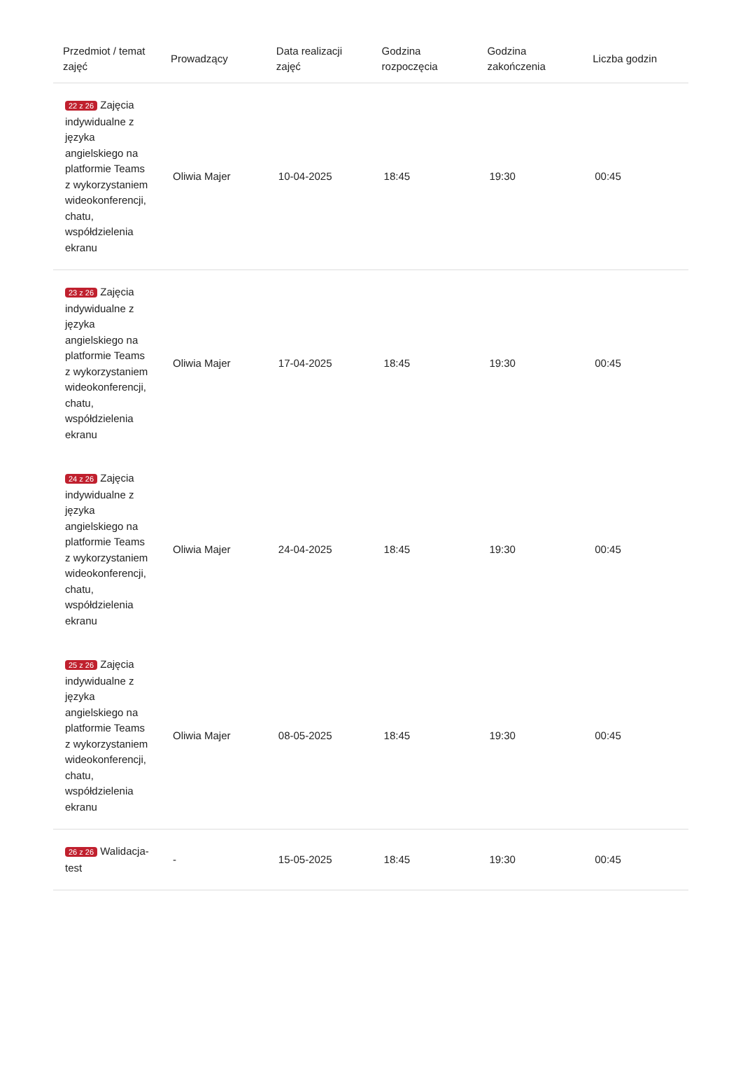| Przedmiot / temat zajęć | Prowadzący | Data realizacji zajęć | Godzina rozpoczęcia | Godzina zakończenia | Liczba godzin |
| --- | --- | --- | --- | --- | --- |
| 22 z 26 Zajęcia indywidualne z języka angielskiego na platformie Teams z wykorzystaniem wideokonferencji, chatu, współdzielenia ekranu | Oliwia Majer | 10-04-2025 | 18:45 | 19:30 | 00:45 |
| 23 z 26 Zajęcia indywidualne z języka angielskiego na platformie Teams z wykorzystaniem wideokonferencji, chatu, współdzielenia ekranu | Oliwia Majer | 17-04-2025 | 18:45 | 19:30 | 00:45 |
| 24 z 26 Zajęcia indywidualne z języka angielskiego na platformie Teams z wykorzystaniem wideokonferencji, chatu, współdzielenia ekranu | Oliwia Majer | 24-04-2025 | 18:45 | 19:30 | 00:45 |
| 25 z 26 Zajęcia indywidualne z języka angielskiego na platformie Teams z wykorzystaniem wideokonferencji, chatu, współdzielenia ekranu | Oliwia Majer | 08-05-2025 | 18:45 | 19:30 | 00:45 |
| 26 z 26 Walidacja-test | - | 15-05-2025 | 18:45 | 19:30 | 00:45 |